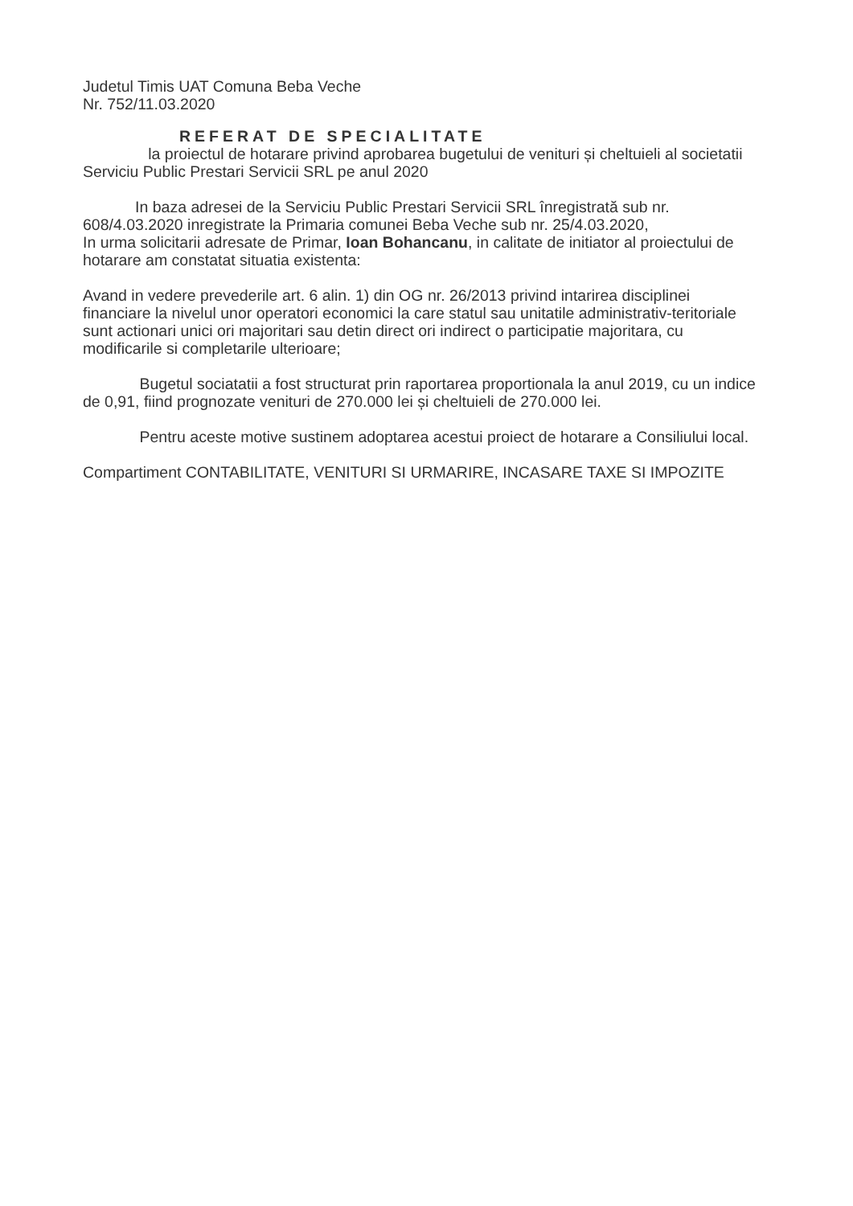Judetul Timis UAT Comuna Beba Veche
Nr. 752/11.03.2020
REFERAT DE SPECIALITATE
la proiectul de hotarare privind aprobarea bugetului de venituri și cheltuieli al societatii Serviciu Public Prestari Servicii SRL pe anul 2020
In baza adresei de la Serviciu Public Prestari Servicii SRL înregistrată sub nr. 608/4.03.2020 inregistrate la Primaria comunei Beba Veche sub nr. 25/4.03.2020,
In urma solicitarii adresate de Primar, Ioan Bohancanu, in calitate de initiator al proiectului de hotarare am constatat situatia existenta:
Avand in vedere prevederile art. 6 alin. 1) din OG nr. 26/2013 privind intarirea disciplinei financiare la nivelul unor operatori economici la care statul sau unitatile administrativ-teritoriale sunt actionari unici ori majoritari sau detin direct ori indirect o participatie majoritara, cu modificarile si completarile ulterioare;
Bugetul sociatatii a fost structurat prin raportarea proportionala la anul 2019, cu un indice de 0,91, fiind prognozate venituri de 270.000 lei și cheltuieli de 270.000 lei.
Pentru aceste motive sustinem adoptarea acestui proiect de hotarare a Consiliului local.
Compartiment CONTABILITATE, VENITURI SI URMARIRE, INCASARE TAXE SI IMPOZITE